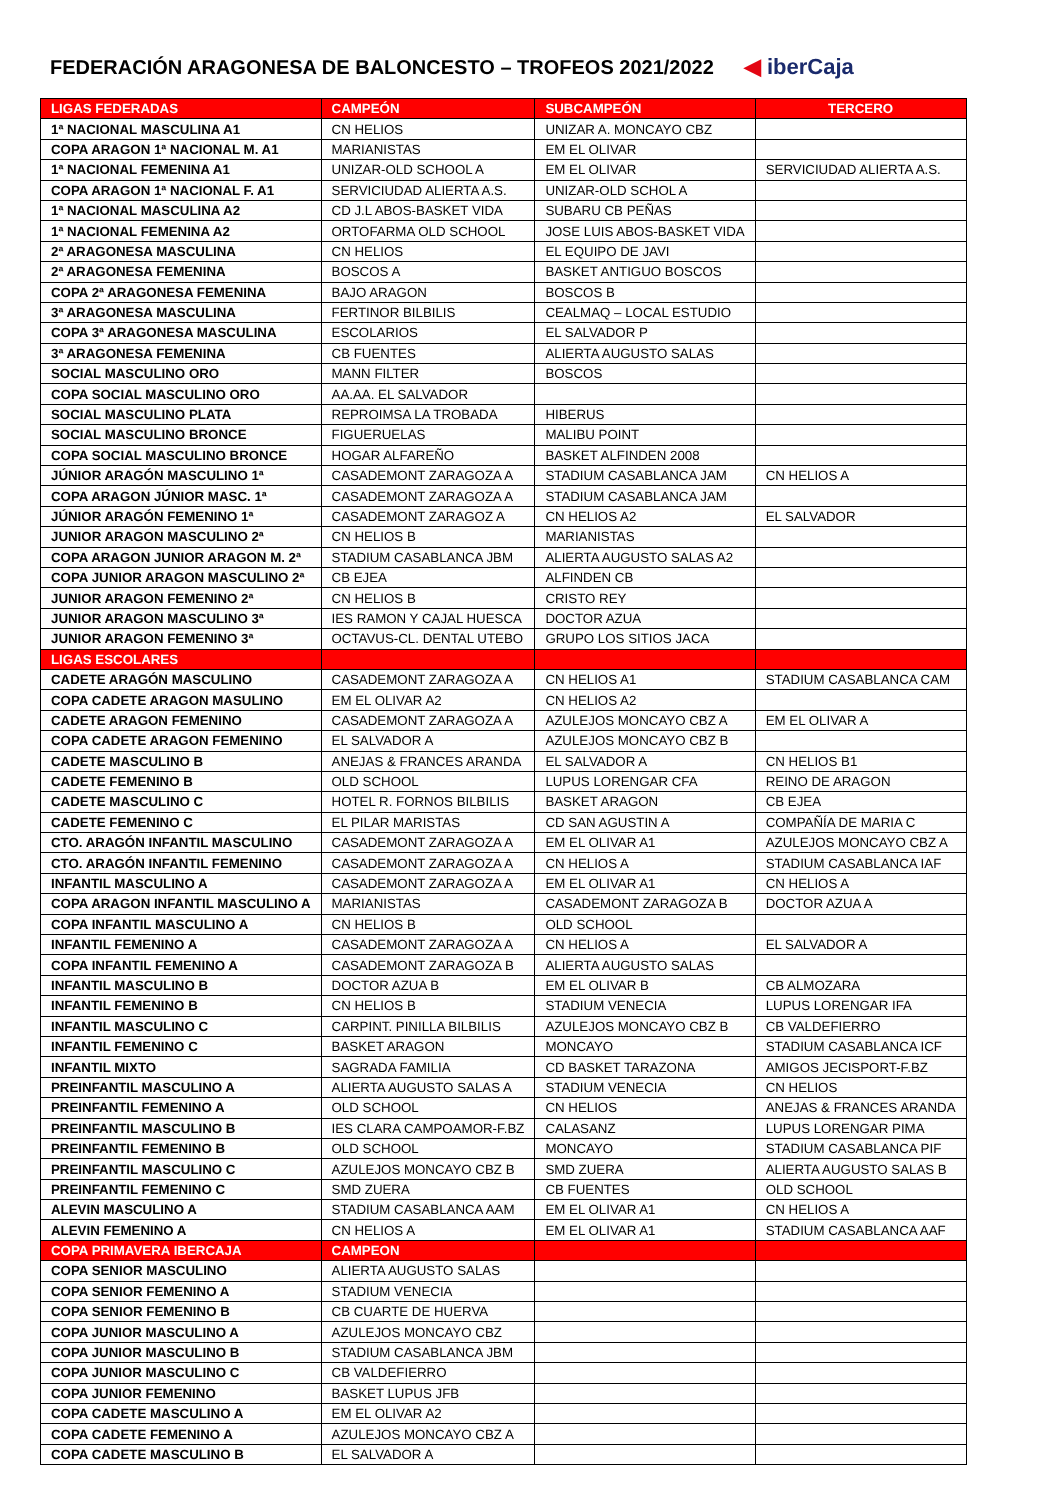FEDERACIÓN ARAGONESA DE BALONCESTO – TROFEOS 2021/2022
◀ iberCaja
| LIGAS FEDERADAS | CAMPEÓN | SUBCAMPEÓN | TERCERO |
| --- | --- | --- | --- |
| 1ª NACIONAL MASCULINA A1 | CN HELIOS | UNIZAR A. MONCAYO CBZ | |
| COPA ARAGON 1ª NACIONAL M. A1 | MARIANISTAS | EM EL OLIVAR | |
| 1ª NACIONAL FEMENINA A1 | UNIZAR-OLD SCHOOL A | EM EL OLIVAR | SERVICIUDAD ALIERTA A.S. |
| COPA ARAGON 1ª NACIONAL F. A1 | SERVICIUDAD ALIERTA A.S. | UNIZAR-OLD SCHOL A | |
| 1ª NACIONAL MASCULINA A2 | CD J.L ABOS-BASKET VIDA | SUBARU CB PEÑAS | |
| 1ª NACIONAL FEMENINA A2 | ORTOFARMA OLD SCHOOL | JOSE LUIS ABOS-BASKET VIDA | |
| 2ª ARAGONESA MASCULINA | CN HELIOS | EL EQUIPO DE JAVI | |
| 2ª ARAGONESA FEMENINA | BOSCOS A | BASKET ANTIGUO BOSCOS | |
| COPA 2ª ARAGONESA FEMENINA | BAJO ARAGON | BOSCOS B | |
| 3ª ARAGONESA MASCULINA | FERTINOR BILBILIS | CEALMAQ – LOCAL ESTUDIO | |
| COPA 3ª ARAGONESA MASCULINA | ESCOLARIOS | EL SALVADOR P | |
| 3ª ARAGONESA FEMENINA | CB FUENTES | ALIERTA AUGUSTO SALAS | |
| SOCIAL MASCULINO ORO | MANN FILTER | BOSCOS | |
| COPA SOCIAL MASCULINO ORO | AA.AA. EL SALVADOR | | |
| SOCIAL MASCULINO PLATA | REPROIMSA LA TROBADA | HIBERUS | |
| SOCIAL MASCULINO BRONCE | FIGUERUELAS | MALIBU POINT | |
| COPA SOCIAL MASCULINO BRONCE | HOGAR ALFAREÑO | BASKET ALFINDEN 2008 | |
| JÚNIOR ARAGÓN MASCULINO 1ª | CASADEMONT ZARAGOZA A | STADIUM CASABLANCA JAM | CN HELIOS A |
| COPA ARAGON JÚNIOR MASC. 1ª | CASADEMONT ZARAGOZA A | STADIUM CASABLANCA JAM | |
| JÚNIOR ARAGÓN FEMENINO 1ª | CASADEMONT ZARAGOZ A | CN HELIOS A2 | EL SALVADOR |
| JUNIOR ARAGON MASCULINO 2ª | CN HELIOS B | MARIANISTAS | |
| COPA ARAGON JUNIOR ARAGON M. 2ª | STADIUM CASABLANCA JBM | ALIERTA AUGUSTO SALAS A2 | |
| COPA JUNIOR ARAGON MASCULINO 2ª | CB EJEA | ALFINDEN CB | |
| JUNIOR ARAGON FEMENINO 2ª | CN HELIOS B | CRISTO REY | |
| JUNIOR ARAGON MASCULINO 3ª | IES RAMON Y CAJAL HUESCA | DOCTOR AZUA | |
| JUNIOR ARAGON FEMENINO 3ª | OCTAVUS-CL. DENTAL UTEBO | GRUPO LOS SITIOS JACA | |
| LIGAS ESCOLARES | | | |
| CADETE ARAGÓN MASCULINO | CASADEMONT ZARAGOZA A | CN HELIOS A1 | STADIUM CASABLANCA CAM |
| COPA CADETE ARAGON MASULINO | EM EL OLIVAR A2 | CN HELIOS A2 | |
| CADETE ARAGON FEMENINO | CASADEMONT ZARAGOZA A | AZULEJOS MONCAYO CBZ A | EM EL OLIVAR A |
| COPA CADETE ARAGON FEMENINO | EL SALVADOR A | AZULEJOS MONCAYO CBZ B | |
| CADETE MASCULINO B | ANEJAS & FRANCES ARANDA | EL SALVADOR A | CN HELIOS B1 |
| CADETE FEMENINO B | OLD SCHOOL | LUPUS LORENGAR CFA | REINO DE ARAGON |
| CADETE MASCULINO C | HOTEL R. FORNOS BILBILIS | BASKET ARAGON | CB EJEA |
| CADETE FEMENINO C | EL PILAR MARISTAS | CD SAN AGUSTIN A | COMPAÑÍA DE MARIA C |
| CTO. ARAGÓN INFANTIL MASCULINO | CASADEMONT ZARAGOZA A | EM EL OLIVAR A1 | AZULEJOS MONCAYO CBZ A |
| CTO. ARAGÓN INFANTIL FEMENINO | CASADEMONT ZARAGOZA A | CN HELIOS A | STADIUM CASABLANCA IAF |
| INFANTIL MASCULINO A | CASADEMONT ZARAGOZA A | EM EL OLIVAR A1 | CN HELIOS A |
| COPA ARAGON INFANTIL MASCULINO A | MARIANISTAS | CASADEMONT ZARAGOZA B | DOCTOR AZUA A |
| COPA INFANTIL MASCULINO A | CN HELIOS B | OLD SCHOOL | |
| INFANTIL FEMENINO A | CASADEMONT ZARAGOZA A | CN HELIOS A | EL SALVADOR A |
| COPA INFANTIL FEMENINO A | CASADEMONT ZARAGOZA B | ALIERTA AUGUSTO SALAS | |
| INFANTIL MASCULINO B | DOCTOR AZUA B | EM EL OLIVAR B | CB ALMOZARA |
| INFANTIL FEMENINO B | CN HELIOS B | STADIUM VENECIA | LUPUS LORENGAR IFA |
| INFANTIL MASCULINO C | CARPINT. PINILLA BILBILIS | AZULEJOS MONCAYO CBZ B | CB VALDEFIERRO |
| INFANTIL FEMENINO C | BASKET ARAGON | MONCAYO | STADIUM CASABLANCA ICF |
| INFANTIL MIXTO | SAGRADA FAMILIA | CD BASKET TARAZONA | AMIGOS JECISPORT-F.BZ |
| PREINFANTIL MASCULINO A | ALIERTA AUGUSTO SALAS A | STADIUM VENECIA | CN HELIOS |
| PREINFANTIL FEMENINO A | OLD SCHOOL | CN HELIOS | ANEJAS & FRANCES ARANDA |
| PREINFANTIL MASCULINO B | IES CLARA CAMPOAMOR-F.BZ | CALASANZ | LUPUS LORENGAR PIMA |
| PREINFANTIL FEMENINO B | OLD SCHOOL | MONCAYO | STADIUM CASABLANCA PIF |
| PREINFANTIL MASCULINO C | AZULEJOS MONCAYO CBZ B | SMD ZUERA | ALIERTA AUGUSTO SALAS B |
| PREINFANTIL FEMENINO C | SMD ZUERA | CB FUENTES | OLD SCHOOL |
| ALEVIN MASCULINO A | STADIUM CASABLANCA AAM | EM EL OLIVAR A1 | CN HELIOS A |
| ALEVIN FEMENINO A | CN HELIOS A | EM EL OLIVAR A1 | STADIUM CASABLANCA AAF |
| COPA PRIMAVERA IBERCAJA | CAMPEON | | |
| COPA SENIOR MASCULINO | ALIERTA AUGUSTO SALAS | | |
| COPA SENIOR FEMENINO A | STADIUM VENECIA | | |
| COPA SENIOR FEMENINO B | CB CUARTE DE HUERVA | | |
| COPA JUNIOR MASCULINO A | AZULEJOS MONCAYO CBZ | | |
| COPA JUNIOR MASCULINO B | STADIUM CASABLANCA JBM | | |
| COPA JUNIOR MASCULINO C | CB VALDEFIERRO | | |
| COPA JUNIOR FEMENINO | BASKET LUPUS JFB | | |
| COPA CADETE MASCULINO A | EM EL OLIVAR A2 | | |
| COPA CADETE FEMENINO A | AZULEJOS MONCAYO CBZ A | | |
| COPA CADETE MASCULINO B | EL SALVADOR A | | |